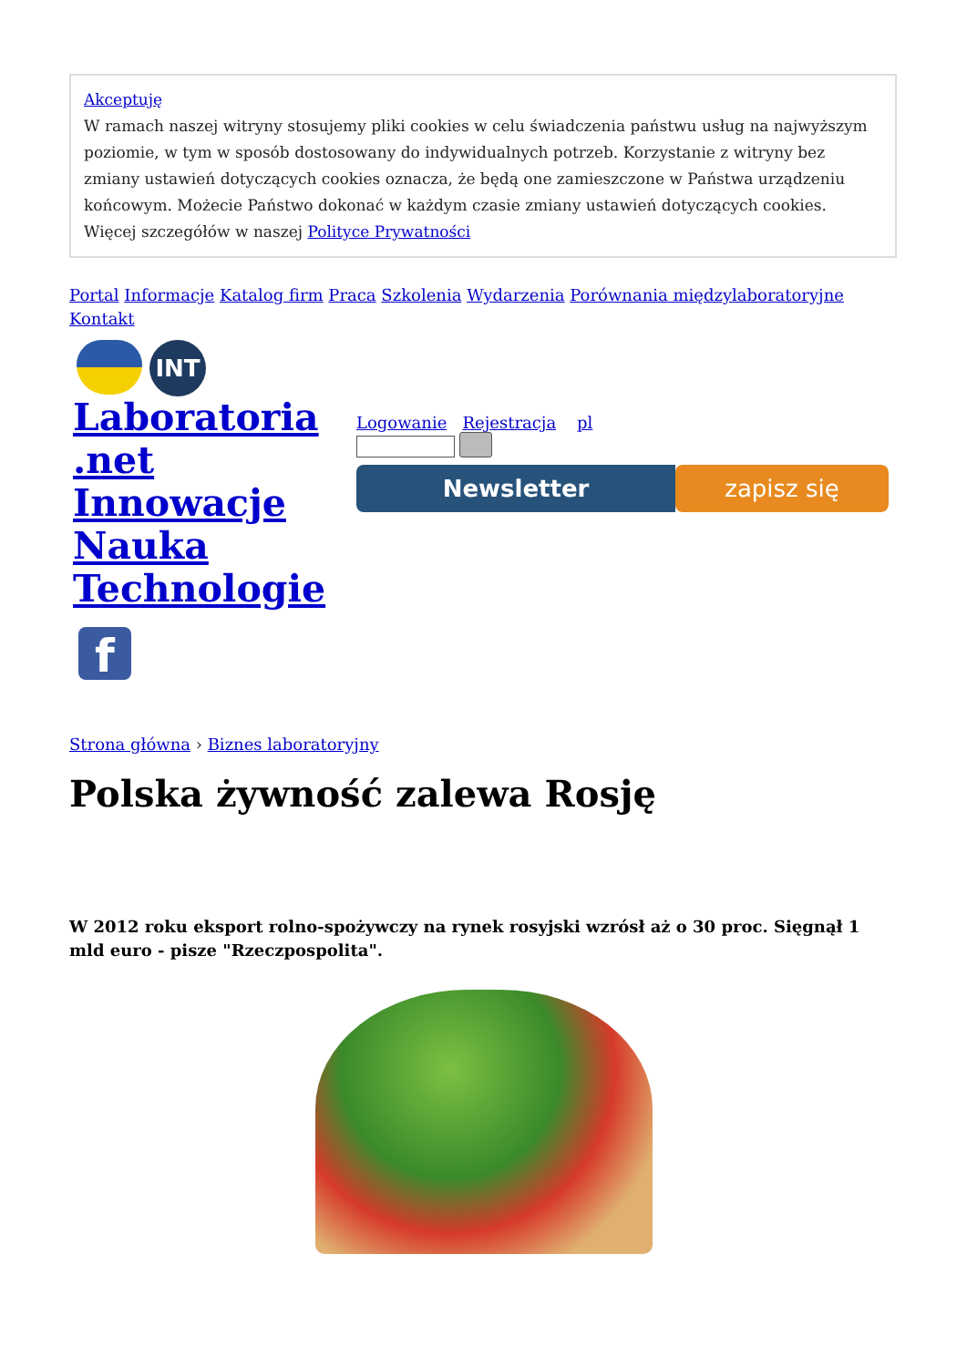Akceptuję
W ramach naszej witryny stosujemy pliki cookies w celu świadczenia państwu usług na najwyższym poziomie, w tym w sposób dostosowany do indywidualnych potrzeb. Korzystanie z witryny bez zmiany ustawień dotyczących cookies oznacza, że będą one zamieszczone w Państwa urządzeniu końcowym. Możecie Państwo dokonać w każdym czasie zmiany ustawień dotyczących cookies. Więcej szczegółów w naszej Polityce Prywatności
Portal Informacje Katalog firm Praca Szkolenia Wydarzenia Porównania międzylaboratoryjne Kontakt
INT
Laboratoria
.net
Innowacje
Nauka
Technologie
f
Logowanie Rejestracja pl
Newsletter zapisz się
Strona główna › Biznes laboratoryjny
Polska żywność zalewa Rosję
W 2012 roku eksport rolno-spożywczy na rynek rosyjski wzrósł aż o 30 proc. Sięgnął 1 mld euro - pisze "Rzeczpospolita".